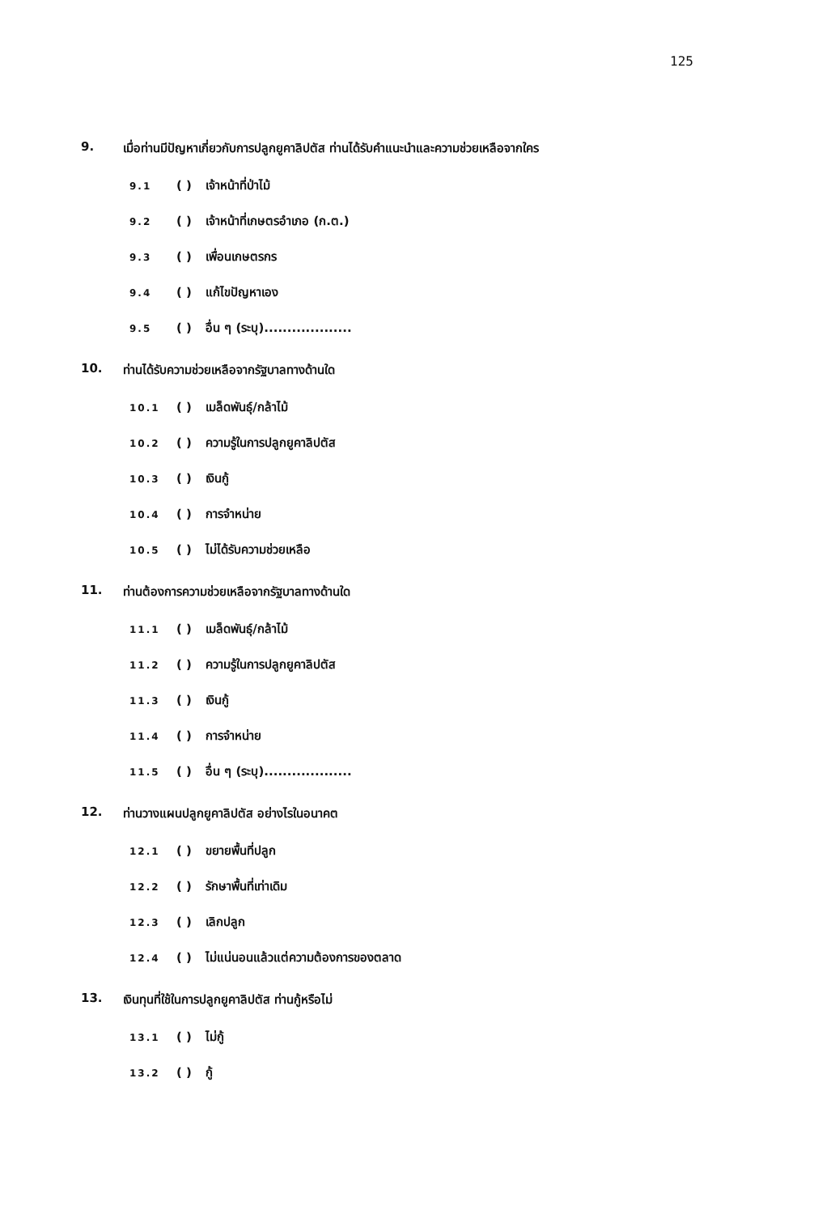125
9. เมื่อท่านมีปัญหาเกี่ยวกับการปลูกยูคาลิปตัส ท่านได้รับคำแนะนำและความช่วยเหลือจากใคร
9.1 ( ) เจ้าหน้าที่ป่าไม้
9.2 ( ) เจ้าหน้าที่เกษตรอำเภอ (ก.ต.)
9.3 ( ) เพื่อนเกษตรกร
9.4 ( ) แก้ไขปัญหาเอง
9.5 ( ) อื่น ๆ (ระบุ)...................
10. ท่านได้รับความช่วยเหลือจากรัฐบาลทางด้านใด
10.1 ( ) เมล็ดพันธุ์/กล้าไม้
10.2 ( ) ความรู้ในการปลูกยูคาลิปตัส
10.3 ( ) เงินกู้
10.4 ( ) การจำหน่าย
10.5 ( ) ไม่ได้รับความช่วยเหลือ
11. ท่านต้องการความช่วยเหลือจากรัฐบาลทางด้านใด
11.1 ( ) เมล็ดพันธุ์/กล้าไม้
11.2 ( ) ความรู้ในการปลูกยูคาลิปตัส
11.3 ( ) เงินกู้
11.4 ( ) การจำหน่าย
11.5 ( ) อื่น ๆ (ระบุ)...................
12. ท่านวางแผนปลูกยูคาลิปตัส อย่างไรในอนาคต
12.1 ( ) ขยายพื้นที่ปลูก
12.2 ( ) รักษาพื้นที่เท่าเดิม
12.3 ( ) เลิกปลูก
12.4 ( ) ไม่แน่นอนแล้วแต่ความต้องการของตลาด
13. เงินทุนที่ใช้ในการปลูกยูคาลิปตัส ท่านกู้หรือไม่
13.1 ( ) ไม่กู้
13.2 ( ) กู้